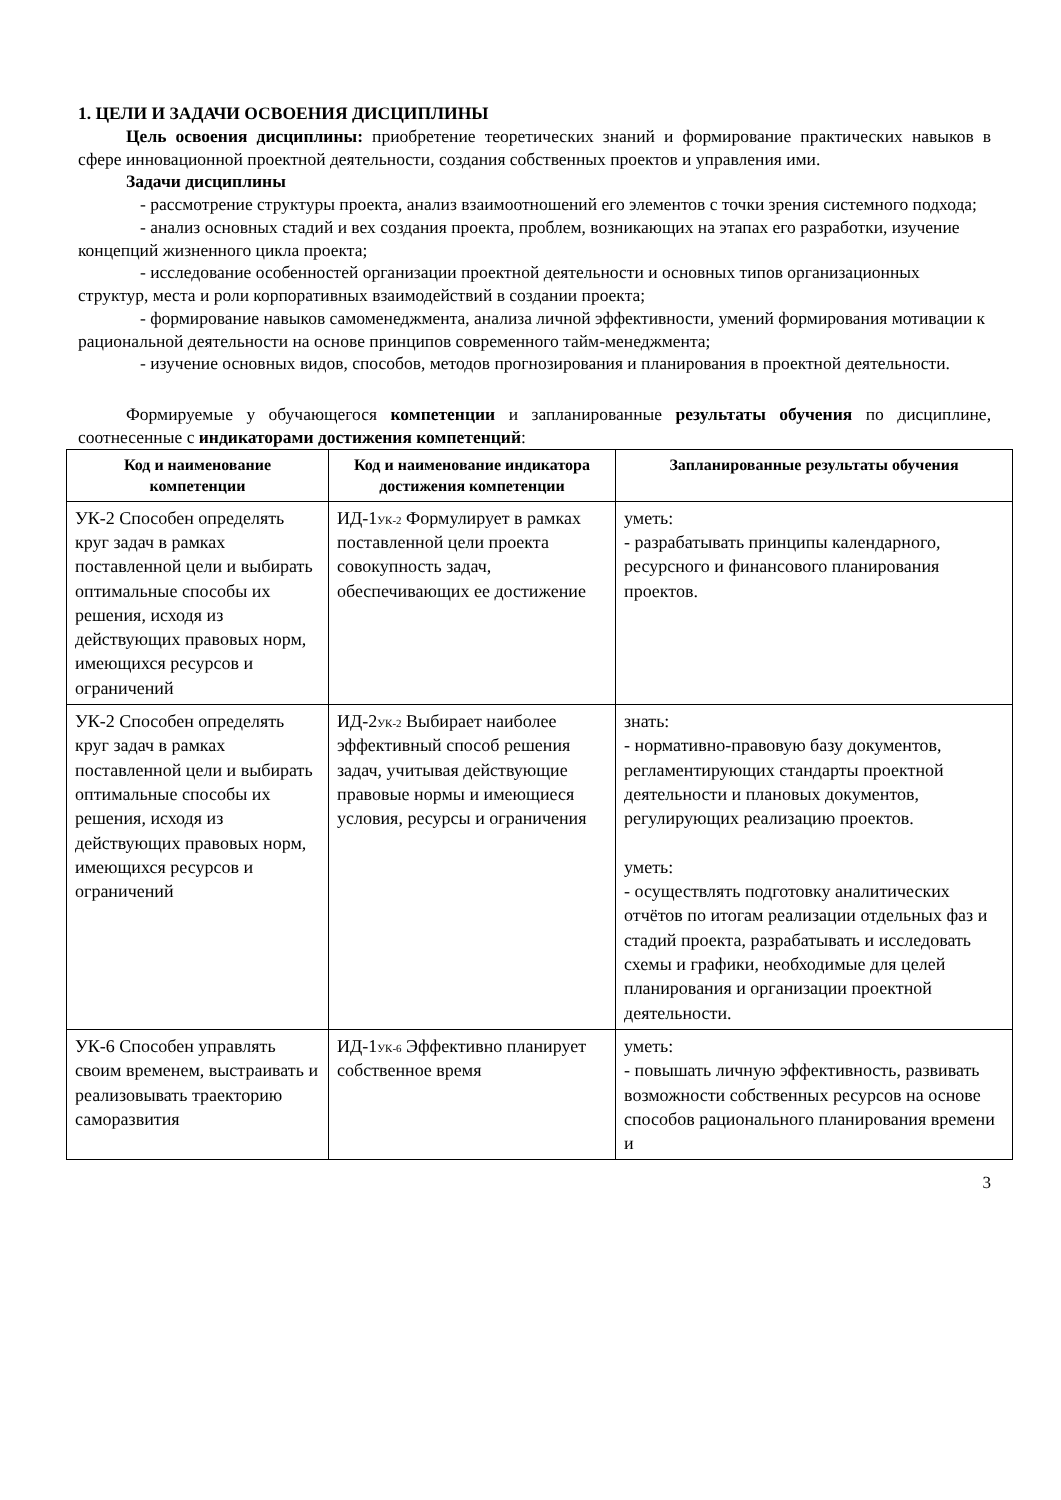1. ЦЕЛИ И ЗАДАЧИ ОСВОЕНИЯ ДИСЦИПЛИНЫ
Цель освоения дисциплины: приобретение теоретических знаний и формирование практических навыков в сфере инновационной проектной деятельности, создания собственных проектов и управления ими.
Задачи дисциплины
- рассмотрение структуры проекта, анализ взаимоотношений его элементов с точки зрения системного подхода;
- анализ основных стадий и вех создания проекта, проблем, возникающих на этапах его разработки, изучение концепций жизненного цикла проекта;
- исследование особенностей организации проектной деятельности и основных типов организационных структур, места и роли корпоративных взаимодействий в создании проекта;
- формирование навыков самоменеджмента, анализа личной эффективности, умений формирования мотивации к рациональной деятельности на основе принципов современного тайм-менеджмента;
- изучение основных видов, способов, методов прогнозирования и планирования в проектной деятельности.
Формируемые у обучающегося компетенции и запланированные результаты обучения по дисциплине, соотнесенные с индикаторами достижения компетенций:
| Код и наименование компетенции | Код и наименование индикатора достижения компетенции | Запланированные результаты обучения |
| --- | --- | --- |
| УК-2 Способен определять круг задач в рамках поставленной цели и выбирать оптимальные способы их решения, исходя из действующих правовых норм, имеющихся ресурсов и ограничений | ИД-1<sub>УК-2</sub> Формулирует в рамках поставленной цели проекта совокупность задач, обеспечивающих ее достижение | уметь: - разрабатывать принципы календарного, ресурсного и финансового планирования проектов. |
| УК-2 Способен определять круг задач в рамках поставленной цели и выбирать оптимальные способы их решения, исходя из действующих правовых норм, имеющихся ресурсов и ограничений | ИД-2<sub>УК-2</sub> Выбирает наиболее эффективный способ решения задач, учитывая действующие правовые нормы и имеющиеся условия, ресурсы и ограничения | знать: - нормативно-правовую базу документов, регламентирующих стандарты проектной деятельности и плановых документов, регулирующих реализацию проектов. уметь: - осуществлять подготовку аналитических отчётов по итогам реализации отдельных фаз и стадий проекта, разрабатывать и исследовать схемы и графики, необходимые для целей планирования и организации проектной деятельности. |
| УК-6 Способен управлять своим временем, выстраивать и реализовывать траекторию саморазвития | ИД-1<sub>УК-6</sub> Эффективно планирует собственное время | уметь: - повышать личную эффективность, развивать возможности собственных ресурсов на основе способов рационального планирования времени и |
3